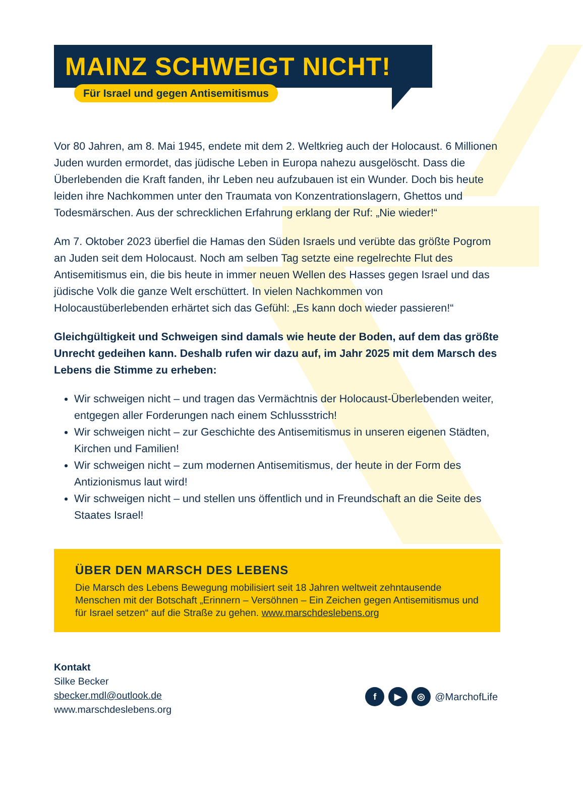MAINZ SCHWEIGT NICHT!
Für Israel und gegen Antisemitismus
Vor 80 Jahren, am 8. Mai 1945, endete mit dem 2. Weltkrieg auch der Holocaust. 6 Millionen Juden wurden ermordet, das jüdische Leben in Europa nahezu ausgelöscht. Dass die Überlebenden die Kraft fanden, ihr Leben neu aufzubauen ist ein Wunder. Doch bis heute leiden ihre Nachkommen unter den Traumata von Konzentrationslagern, Ghettos und Todesmärschen. Aus der schrecklichen Erfahrung erklang der Ruf: „Nie wieder!“
Am 7. Oktober 2023 überfiel die Hamas den Süden Israels und verübte das größte Pogrom an Juden seit dem Holocaust. Noch am selben Tag setzte eine regelrechte Flut des Antisemitismus ein, die bis heute in immer neuen Wellen des Hasses gegen Israel und das jüdische Volk die ganze Welt erschüttert. In vielen Nachkommen von Holocaustüberlebenden erhärtet sich das Gefühl: „Es kann doch wieder passieren!“
Gleichgültigkeit und Schweigen sind damals wie heute der Boden, auf dem das größte Unrecht gedeihen kann. Deshalb rufen wir dazu auf, im Jahr 2025 mit dem Marsch des Lebens die Stimme zu erheben:
Wir schweigen nicht – und tragen das Vermächtnis der Holocaust-Überlebenden weiter, entgegen aller Forderungen nach einem Schlussstrich!
Wir schweigen nicht – zur Geschichte des Antisemitismus in unseren eigenen Städten, Kirchen und Familien!
Wir schweigen nicht – zum modernen Antisemitismus, der heute in der Form des Antizionismus laut wird!
Wir schweigen nicht – und stellen uns öffentlich und in Freundschaft an die Seite des Staates Israel!
ÜBER DEN MARSCH DES LEBENS
Die Marsch des Lebens Bewegung mobilisiert seit 18 Jahren weltweit zehntausende Menschen mit der Botschaft „Erinnern – Versöhnen – Ein Zeichen gegen Antisemitismus und für Israel setzen“ auf die Straße zu gehen. www.marschdeslebens.org
Kontakt
Silke Becker
sbecker.mdl@outlook.de
www.marschdeslebens.org
f ▶ ◎ @MarchofLife